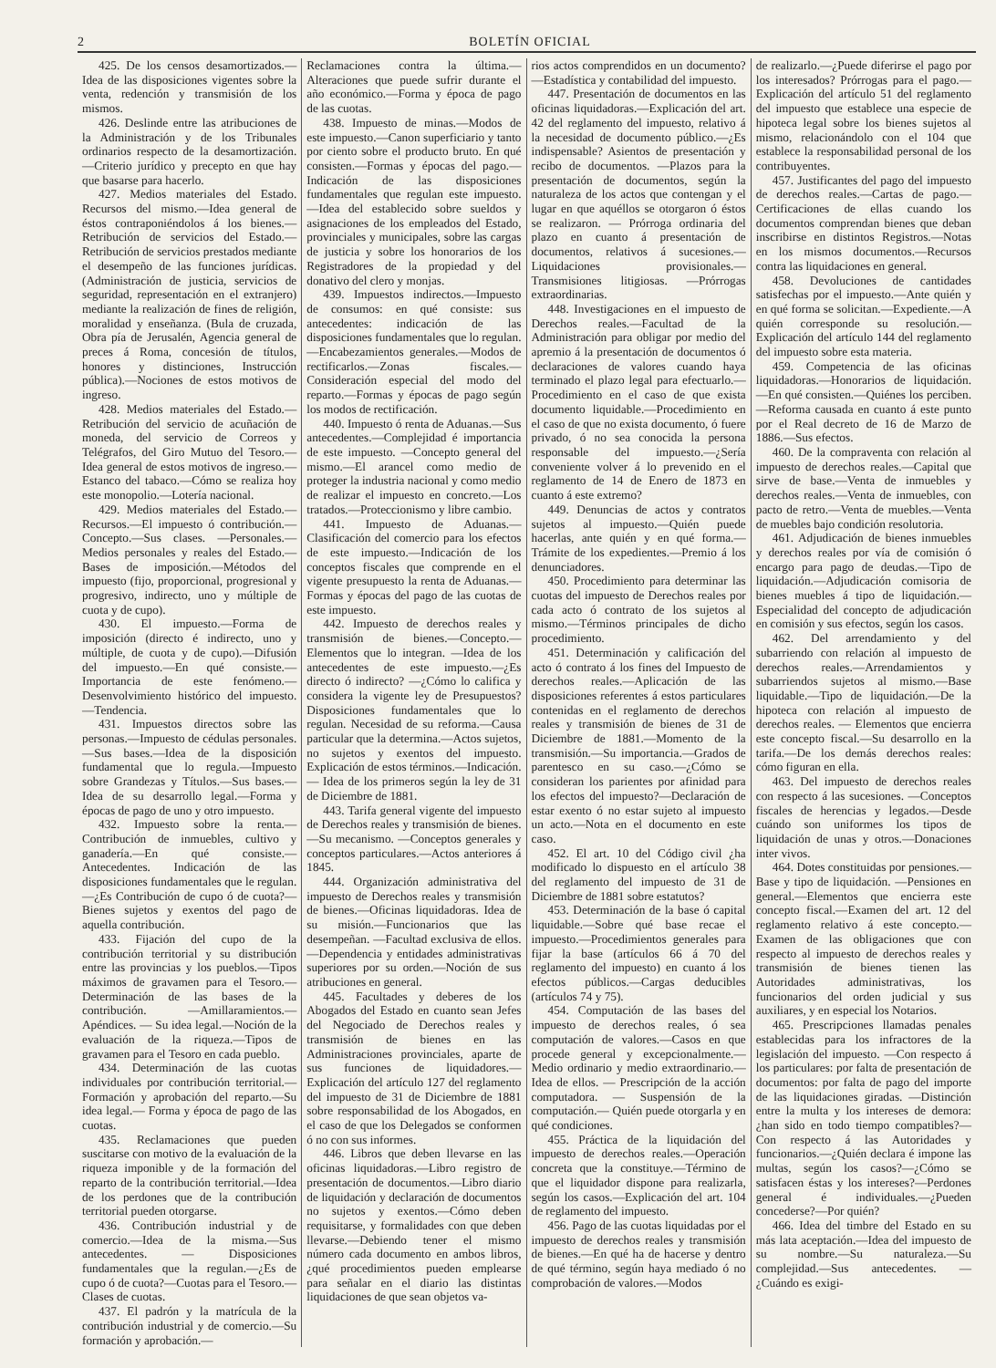2 BOLETÍN OFICIAL
425. De los censos desamortizados.—Idea de las disposiciones vigentes sobre la venta, redención y transmisión de los mismos.
426. Deslinde entre las atribuciones de la Administración y de los Tribunales ordinarios respecto de la desamortización.—Criterio jurídico y precepto en que hay que basarse para hacerlo.
427. Medios materiales del Estado. Recursos del mismo.—Idea general de éstos contraponiéndolos á los bienes.—Retribución de servicios del Estado.—Retribución de servicios prestados mediante el desempeño de las funciones jurídicas. (Administración de justicia, servicios de seguridad, representación en el extranjero) mediante la realización de fines de religión, moralidad y enseñanza. (Bula de cruzada, Obra pía de Jerusalén, Agencia general de preces á Roma, concesión de títulos, honores y distinciones, Instrucción pública).—Nociones de estos motivos de ingreso.
428. Medios materiales del Estado.—Retribución del servicio de acuñación de moneda, del servicio de Correos y Telégrafos, del Giro Mutuo del Tesoro.—Idea general de estos motivos de ingreso.—Estanco del tabaco.—Cómo se realiza hoy este monopolio.—Lotería nacional.
429. Medios materiales del Estado.—Recursos.—El impuesto ó contribución.—Concepto.—Sus clases. —Personales.—Medios personales y reales del Estado.—Bases de imposición.—Métodos del impuesto (fijo, proporcional, progresional y progresivo, indirecto, uno y múltiple de cuota y de cupo).
430. El impuesto.—Forma de imposición (directo é indirecto, uno y múltiple, de cuota y de cupo).—Difusión del impuesto.—En qué consiste.—Importancia de este fenómeno.—Desenvolvimiento histórico del impuesto.—Tendencia.
431. Impuestos directos sobre las personas.—Impuesto de cédulas personales.—Sus bases.—Idea de la disposición fundamental que lo regula.—Impuesto sobre Grandezas y Títulos.—Sus bases.—Idea de su desarrollo legal.—Forma y épocas de pago de uno y otro impuesto.
432. Impuesto sobre la renta.—Contribución de inmuebles, cultivo y ganadería.—En qué consiste.—Antecedentes. Indicación de las disposiciones fundamentales que le regulan.—¿Es Contribución de cupo ó de cuota?—Bienes sujetos y exentos del pago de aquella contribución.
433. Fijación del cupo de la contribución territorial y su distribución entre las provincias y los pueblos.—Tipos máximos de gravamen para el Tesoro.—Determinación de las bases de la contribución. —Amillaramientos.—Apéndices. — Su idea legal.—Noción de la evaluación de la riqueza.—Tipos de gravamen para el Tesoro en cada pueblo.
434. Determinación de las cuotas individuales por contribución territorial.— Formación y aprobación del reparto.—Su idea legal.— Forma y época de pago de las cuotas.
435. Reclamaciones que pueden suscitarse con motivo de la evaluación de la riqueza imponible y de la formación del reparto de la contribución territorial.—Idea de los perdones que de la contribución territorial pueden otorgarse.
436. Contribución industrial y de comercio.—Idea de la misma.—Sus antecedentes. — Disposiciones fundamentales que la regulan.—¿Es de cupo ó de cuota?—Cuotas para el Tesoro.—Clases de cuotas.
437. El padrón y la matrícula de la contribución industrial y de comercio.—Su formación y aprobación.—
Reclamaciones contra la última.—Alteraciones que puede sufrir durante el año económico.—Forma y época de pago de las cuotas.
438. Impuesto de minas.—Modos de este impuesto.—Canon superficiario y tanto por ciento sobre el producto bruto. En qué consisten.—Formas y épocas del pago.—Indicación de las disposiciones fundamentales que regulan este impuesto.—Idea del establecido sobre sueldos y asignaciones de los empleados del Estado, provinciales y municipales, sobre las cargas de justicia y sobre los honorarios de los Registradores de la propiedad y del donativo del clero y monjas.
439. Impuestos indirectos.—Impuesto de consumos: en qué consiste: sus antecedentes: indicación de las disposiciones fundamentales que lo regulan.—Encabezamientos generales.—Modos de rectificarlos.—Zonas fiscales.—Consideración especial del modo del reparto.—Formas y épocas de pago según los modos de rectificación.
440. Impuesto ó renta de Aduanas.—Sus antecedentes.—Complejidad é importancia de este impuesto. —Concepto general del mismo.—El arancel como medio de proteger la industria nacional y como medio de realizar el impuesto en concreto.—Los tratados.—Proteccionismo y libre cambio.
441. Impuesto de Aduanas.—Clasificación del comercio para los efectos de este impuesto.—Indicación de los conceptos fiscales que comprende en el vigente presupuesto la renta de Aduanas.—Formas y épocas del pago de las cuotas de este impuesto.
442. Impuesto de derechos reales y transmisión de bienes.—Concepto.—Elementos que lo integran. —Idea de los antecedentes de este impuesto.—¿Es directo ó indirecto? —¿Cómo lo califica y considera la vigente ley de Presupuestos? Disposiciones fundamentales que lo regulan. Necesidad de su reforma.—Causa particular que la determina.—Actos sujetos, no sujetos y exentos del impuesto. Explicación de estos términos.—Indicación. — Idea de los primeros según la ley de 31 de Diciembre de 1881.
443. Tarifa general vigente del impuesto de Derechos reales y transmisión de bienes.—Su mecanismo. —Conceptos generales y conceptos particulares.—Actos anteriores á 1845.
444. Organización administrativa del impuesto de Derechos reales y transmisión de bienes.—Oficinas liquidadoras. Idea de su misión.—Funcionarios que las desempeñan. —Facultad exclusiva de ellos.—Dependencia y entidades administrativas superiores por su orden.—Noción de sus atribuciones en general.
445. Facultades y deberes de los Abogados del Estado en cuanto sean Jefes del Negociado de Derechos reales y transmisión de bienes en las Administraciones provinciales, aparte de sus funciones de liquidadores.—Explicación del artículo 127 del reglamento del impuesto de 31 de Diciembre de 1881 sobre responsabilidad de los Abogados, en el caso de que los Delegados se conformen ó no con sus informes.
446. Libros que deben llevarse en las oficinas liquidadoras.—Libro registro de presentación de documentos.—Libro diario de liquidación y declaración de documentos no sujetos y exentos.—Cómo deben requisitarse, y formalidades con que deben llevarse.—Debiendo tener el mismo número cada documento en ambos libros, ¿qué procedimientos pueden emplearse para señalar en el diario las distintas liquidaciones de que sean objetos va-
rios actos comprendidos en un documento?—Estadística y contabilidad del impuesto.
447. Presentación de documentos en las oficinas liquidadoras.—Explicación del art. 42 del reglamento del impuesto, relativo á la necesidad de documento público.—¿Es indispensable? Asientos de presentación y recibo de documentos. —Plazos para la presentación de documentos, según la naturaleza de los actos que contengan y el lugar en que aquéllos se otorgaron ó éstos se realizaron. — Prórroga ordinaria del plazo en cuanto á presentación de documentos, relativos á sucesiones.— Liquidaciones provisionales.—Transmisiones litigiosas. —Prórrogas extraordinarias.
448. Investigaciones en el impuesto de Derechos reales.—Facultad de la Administración para obligar por medio del apremio á la presentación de documentos ó declaraciones de valores cuando haya terminado el plazo legal para efectuarlo.—Procedimiento en el caso de que exista documento liquidable.—Procedimiento en el caso de que no exista documento, ó fuere privado, ó no sea conocida la persona responsable del impuesto.—¿Sería conveniente volver á lo prevenido en el reglamento de 14 de Enero de 1873 en cuanto á este extremo?
449. Denuncias de actos y contratos sujetos al impuesto.—Quién puede hacerlas, ante quién y en qué forma.—Trámite de los expedientes.—Premio á los denunciadores.
450. Procedimiento para determinar las cuotas del impuesto de Derechos reales por cada acto ó contrato de los sujetos al mismo.—Términos principales de dicho procedimiento.
451. Determinación y calificación del acto ó contrato á los fines del Impuesto de derechos reales.—Aplicación de las disposiciones referentes á estos particulares contenidas en el reglamento de derechos reales y transmisión de bienes de 31 de Diciembre de 1881.—Momento de la transmisión.—Su importancia.—Grados de parentesco en su caso.—¿Cómo se consideran los parientes por afinidad para los efectos del impuesto?—Declaración de estar exento ó no estar sujeto al impuesto un acto.—Nota en el documento en este caso.
452. El art. 10 del Código civil ¿ha modificado lo dispuesto en el artículo 38 del reglamento del impuesto de 31 de Diciembre de 1881 sobre estatutos?
453. Determinación de la base ó capital liquidable.—Sobre qué base recae el impuesto.—Procedimientos generales para fijar la base (artículos 66 á 70 del reglamento del impuesto) en cuanto á los efectos públicos.—Cargas deducibles (artículos 74 y 75).
454. Computación de las bases del impuesto de derechos reales, ó sea computación de valores.—Casos en que procede general y excepcionalmente.—Medio ordinario y medio extraordinario.—Idea de ellos. — Prescripción de la acción computadora. — Suspensión de la computación.— Quién puede otorgarla y en qué condiciones.
455. Práctica de la liquidación del impuesto de derechos reales.—Operación concreta que la constituye.—Término de que el liquidador dispone para realizarla, según los casos.—Explicación del art. 104 de reglamento del impuesto.
456. Pago de las cuotas liquidadas por el impuesto de derechos reales y transmisión de bienes.—En qué ha de hacerse y dentro de qué término, según haya mediado ó no comprobación de valores.—Modos
de realizarlo.—¿Puede diferirse el pago por los interesados? Prórrogas para el pago.—Explicación del artículo 51 del reglamento del impuesto que establece una especie de hipoteca legal sobre los bienes sujetos al mismo, relacionándolo con el 104 que establece la responsabilidad personal de los contribuyentes.
457. Justificantes del pago del impuesto de derechos reales.—Cartas de pago.—Certificaciones de ellas cuando los documentos comprendan bienes que deban inscribirse en distintos Registros.—Notas en los mismos documentos.—Recursos contra las liquidaciones en general.
458. Devoluciones de cantidades satisfechas por el impuesto.—Ante quién y en qué forma se solicitan.—Expediente.—A quién corresponde su resolución.—Explicación del artículo 144 del reglamento del impuesto sobre esta materia.
459. Competencia de las oficinas liquidadoras.—Honorarios de liquidación.—En qué consisten.—Quiénes los perciben.—Reforma causada en cuanto á este punto por el Real decreto de 16 de Marzo de 1886.—Sus efectos.
460. De la compraventa con relación al impuesto de derechos reales.—Capital que sirve de base.—Venta de inmuebles y derechos reales.—Venta de inmuebles, con pacto de retro.—Venta de muebles.—Venta de muebles bajo condición resolutoria.
461. Adjudicación de bienes inmuebles y derechos reales por vía de comisión ó encargo para pago de deudas.—Tipo de liquidación.—Adjudicación comisoria de bienes muebles á tipo de liquidación.—Especialidad del concepto de adjudicación en comisión y sus efectos, según los casos.
462. Del arrendamiento y del subarriendo con relación al impuesto de derechos reales.—Arrendamientos y subarriendos sujetos al mismo.—Base liquidable.—Tipo de liquidación.—De la hipoteca con relación al impuesto de derechos reales. — Elementos que encierra este concepto fiscal.—Su desarrollo en la tarifa.—De los demás derechos reales: cómo figuran en ella.
463. Del impuesto de derechos reales con respecto á las sucesiones. —Conceptos fiscales de herencias y legados.—Desde cuándo son uniformes los tipos de liquidación de unas y otros.—Donaciones inter vivos.
464. Dotes constituidas por pensiones.—Base y tipo de liquidación. —Pensiones en general.—Elementos que encierra este concepto fiscal.—Examen del art. 12 del reglamento relativo á este concepto.—Examen de las obligaciones que con respecto al impuesto de derechos reales y transmisión de bienes tienen las Autoridades administrativas, los funcionarios del orden judicial y sus auxiliares, y en especial los Notarios.
465. Prescripciones llamadas penales establecidas para los infractores de la legislación del impuesto. —Con respecto á los particulares: por falta de presentación de documentos: por falta de pago del importe de las liquidaciones giradas. —Distinción entre la multa y los intereses de demora: ¿han sido en todo tiempo compatibles?—Con respecto á las Autoridades y funcionarios.—¿Quién declara é impone las multas, según los casos?—¿Cómo se satisfacen éstas y los intereses?—Perdones general é individuales.—¿Pueden concederse?—Por quién?
466. Idea del timbre del Estado en su más lata aceptación.—Idea del impuesto de su nombre.—Su naturaleza.—Su complejidad.—Sus antecedentes. — ¿Cuándo es exigi-